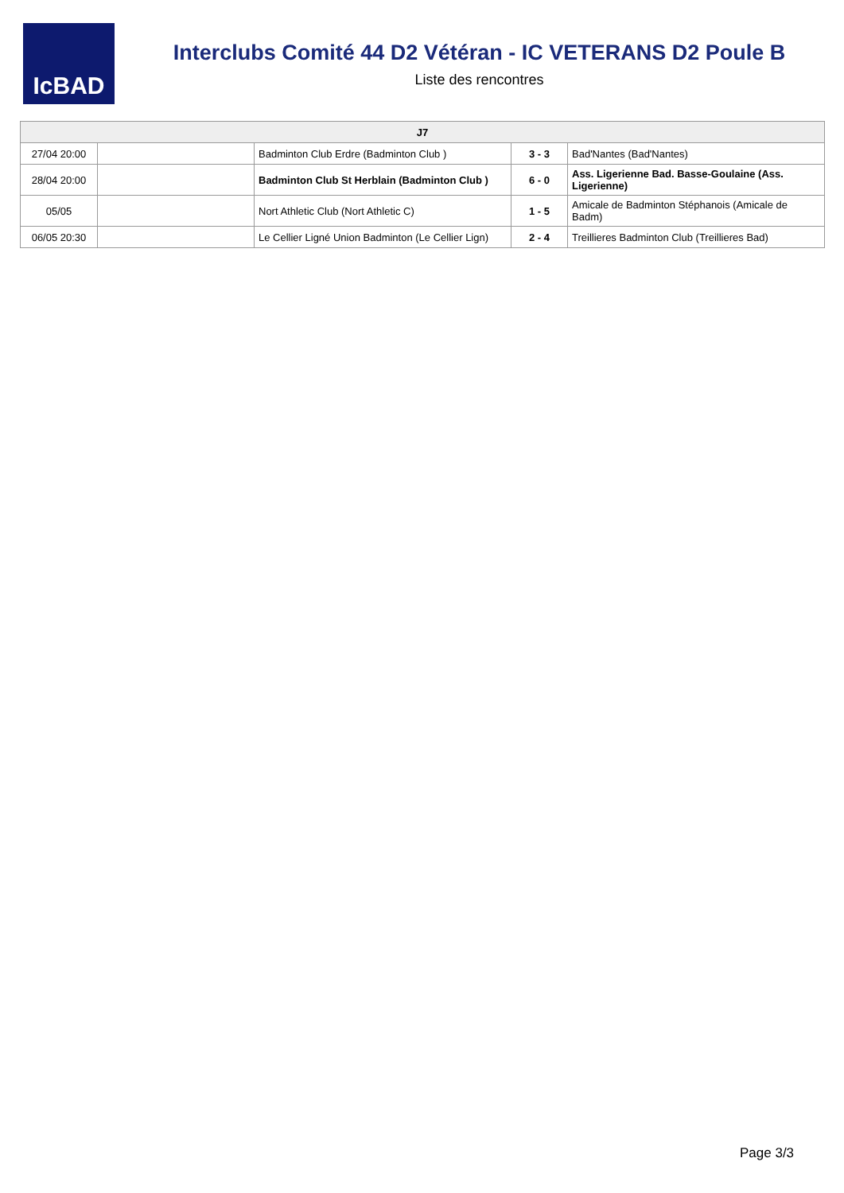IcBAD
Interclubs Comité 44 D2 Vétéran - IC VETERANS D2 Poule B
Liste des rencontres
| J7 | | | | |
| --- | --- | --- | --- | --- |
| 27/04 20:00 | | Badminton Club Erdre (Badminton Club ) | 3 - 3 | Bad'Nantes (Bad'Nantes) |
| 28/04 20:00 | | Badminton Club St Herblain (Badminton Club ) | 6 - 0 | Ass. Ligerienne Bad. Basse-Goulaine (Ass. Ligerienne) |
| 05/05 | | Nort Athletic Club (Nort Athletic C) | 1 - 5 | Amicale de Badminton Stéphanois (Amicale de Badm) |
| 06/05 20:30 | | Le Cellier Ligné Union Badminton (Le Cellier Lign) | 2 - 4 | Treillieres Badminton Club (Treillieres Bad) |
Page 3/3